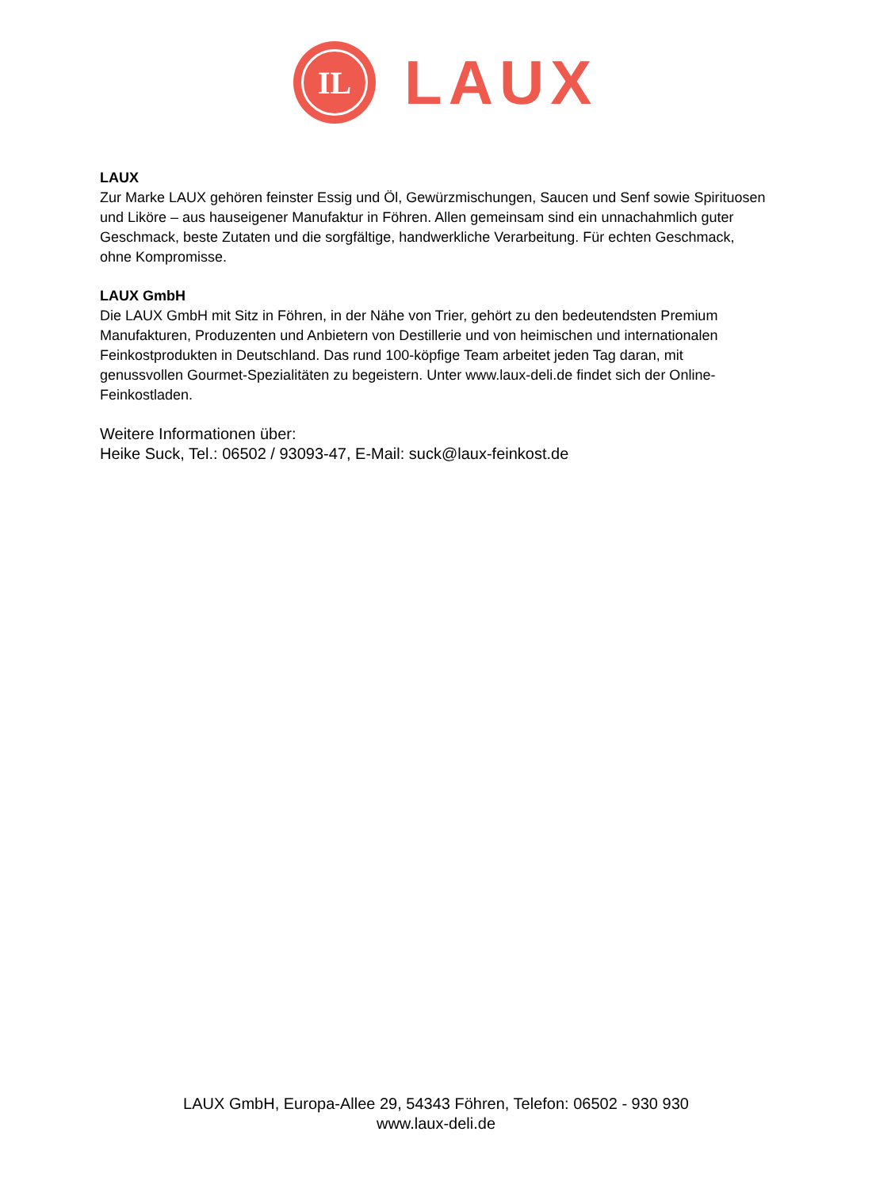IL
LAUX
LAUX
Zur Marke LAUX gehören feinster Essig und Öl, Gewürzmischungen, Saucen und Senf sowie Spirituosen und Liköre – aus hauseigener Manufaktur in Föhren. Allen gemeinsam sind ein unnachahmlich guter Geschmack, beste Zutaten und die sorgfältige, handwerkliche Verarbeitung. Für echten Geschmack, ohne Kompromisse.
LAUX GmbH
Die LAUX GmbH mit Sitz in Föhren, in der Nähe von Trier, gehört zu den bedeutendsten Premium Manufakturen, Produzenten und Anbietern von Destillerie und von heimischen und internationalen Feinkostprodukten in Deutschland. Das rund 100-köpfige Team arbeitet jeden Tag daran, mit genussvollen Gourmet-Spezialitäten zu begeistern. Unter www.laux-deli.de findet sich der Online-Feinkostladen.
Weitere Informationen über:
Heike Suck, Tel.: 06502 / 93093-47, E-Mail: suck@laux-feinkost.de
LAUX GmbH, Europa-Allee 29, 54343 Föhren, Telefon: 06502 - 930 930
www.laux-deli.de